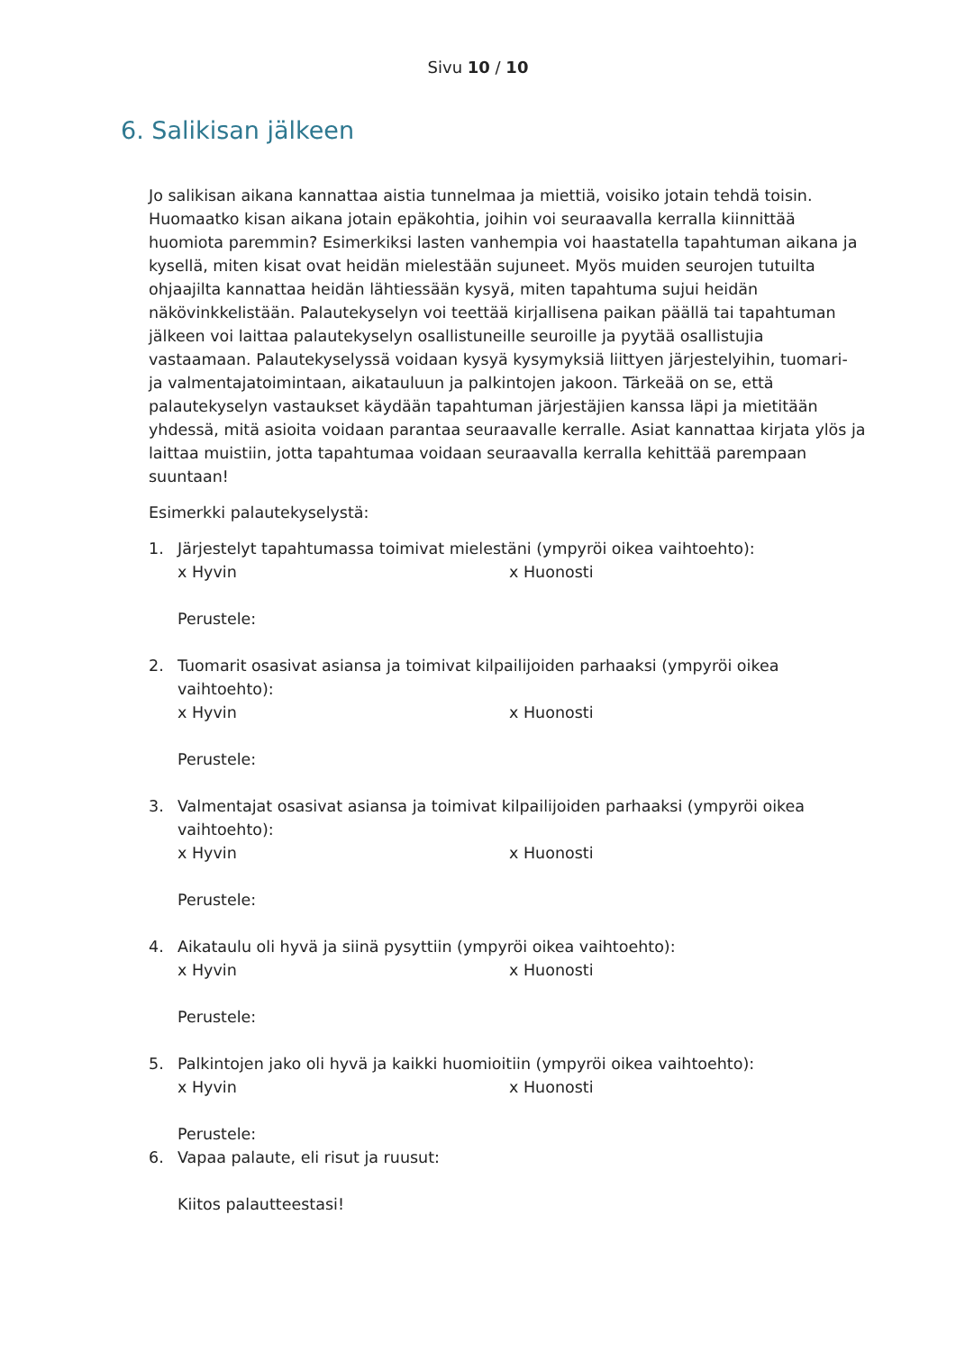Sivu 10 / 10
6. Salikisan jälkeen
Jo salikisan aikana kannattaa aistia tunnelmaa ja miettiä, voisiko jotain tehdä toisin. Huomaatko kisan aikana jotain epäkohtia, joihin voi seuraavalla kerralla kiinnittää huomiota paremmin? Esimerkiksi lasten vanhempia voi haastatella tapahtuman aikana ja kysellä, miten kisat ovat heidän mielestään sujuneet. Myös muiden seurojen tutuilta ohjaajilta kannattaa heidän lähtiessään kysyä, miten tapahtuma sujui heidän näkövinkkelistään. Palautekyselyn voi teettää kirjallisena paikan päällä tai tapahtuman jälkeen voi laittaa palautekyselyn osallistuneille seuroille ja pyytää osallistujia vastaamaan. Palautekyselyssä voidaan kysyä kysymyksiä liittyen järjestelyihin, tuomari- ja valmentajatoimintaan, aikatauluun ja palkintojen jakoon. Tärkeää on se, että palautekyselyn vastaukset käydään tapahtuman järjestäjien kanssa läpi ja mietitään yhdessä, mitä asioita voidaan parantaa seuraavalle kerralle. Asiat kannattaa kirjata ylös ja laittaa muistiin, jotta tapahtumaa voidaan seuraavalla kerralla kehittää parempaan suuntaan!
Esimerkki palautekyselystä:
1. Järjestelyt tapahtumassa toimivat mielestäni (ympyröi oikea vaihtoehto):
x Hyvin x Huonosti
Perustele:
2. Tuomarit osasivat asiansa ja toimivat kilpailijoiden parhaaksi (ympyröi oikea vaihtoehto):
x Hyvin x Huonosti
Perustele:
3. Valmentajat osasivat asiansa ja toimivat kilpailijoiden parhaaksi (ympyröi oikea vaihtoehto):
x Hyvin x Huonosti
Perustele:
4. Aikataulu oli hyvä ja siinä pysyttiin (ympyröi oikea vaihtoehto):
x Hyvin x Huonosti
Perustele:
5. Palkintojen jako oli hyvä ja kaikki huomioitiin (ympyröi oikea vaihtoehto):
x Hyvin x Huonosti
Perustele:
6. Vapaa palaute, eli risut ja ruusut:
Kiitos palautteestasi!